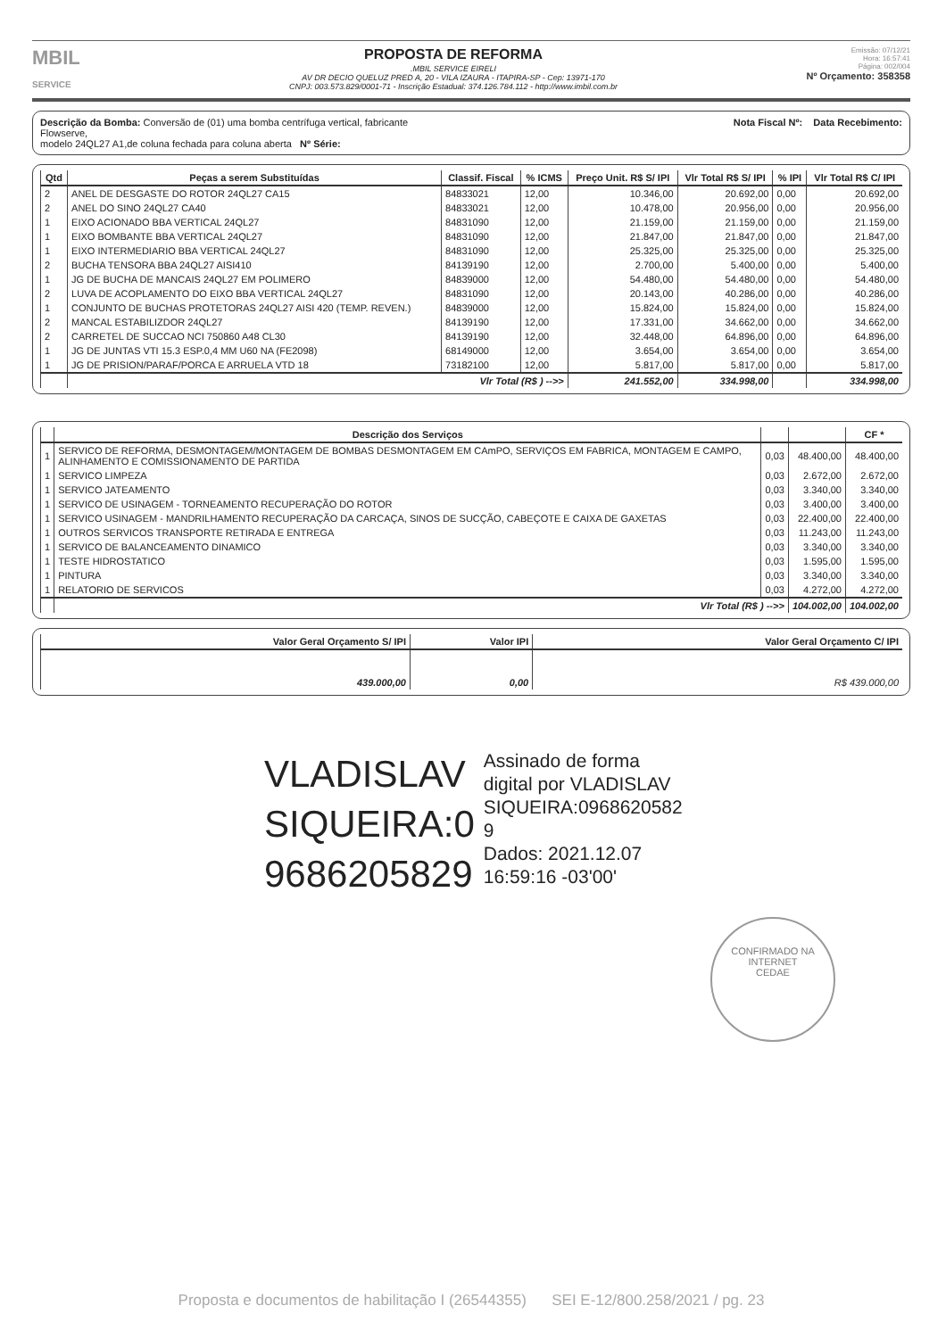MBIL
SERVICE
PROPOSTA DE REFORMA
.MBIL SERVICE EIRELI
AV DR DECIO QUELUZ PRED A, 20 - VILA IZAURA - ITAPIRA-SP - Cep: 13971-170
CNPJ: 003.573.829/0001-71 - Inscrição Estadual: 374.126.784.112 - http://www.imbil.com.br
Emissão: 07/12/21
Hora: 16:57:41
Página: 002/004
Nº Orçamento: 358358
Descrição da Bomba: Conversão de (01) uma bomba centrífuga vertical, fabricante
Flowserve,
modelo 24QL27 A1,de coluna fechada para coluna aberta Nº Série:
Nota Fiscal Nº: Data Recebimento:
| Qtd | Peças a serem Substituídas | Classif. Fiscal | % ICMS | Preço Unit. R$ S/ IPI | Vlr Total R$ S/ IPI | % IPI | Vlr Total R$ C/ IPI |
| --- | --- | --- | --- | --- | --- | --- | --- |
| 2 | ANEL DE DESGASTE DO ROTOR 24QL27 CA15 | 84833021 | 12,00 | 10.346,00 | 20.692,00 | 0,00 | 20.692,00 |
| 2 | ANEL DO SINO 24QL27 CA40 | 84833021 | 12,00 | 10.478,00 | 20.956,00 | 0,00 | 20.956,00 |
| 1 | EIXO ACIONADO BBA VERTICAL 24QL27 | 84831090 | 12,00 | 21.159,00 | 21.159,00 | 0,00 | 21.159,00 |
| 1 | EIXO BOMBANTE BBA VERTICAL 24QL27 | 84831090 | 12,00 | 21.847,00 | 21.847,00 | 0,00 | 21.847,00 |
| 1 | EIXO INTERMEDIARIO BBA VERTICAL 24QL27 | 84831090 | 12,00 | 25.325,00 | 25.325,00 | 0,00 | 25.325,00 |
| 2 | BUCHA TENSORA BBA 24QL27 AISI410 | 84139190 | 12,00 | 2.700,00 | 5.400,00 | 0,00 | 5.400,00 |
| 1 | JG DE BUCHA DE MANCAIS 24QL27 EM POLIMERO | 84839000 | 12,00 | 54.480,00 | 54.480,00 | 0,00 | 54.480,00 |
| 2 | LUVA DE ACOPLAMENTO DO EIXO BBA VERTICAL 24QL27 | 84831090 | 12,00 | 20.143,00 | 40.286,00 | 0,00 | 40.286,00 |
| 1 | CONJUNTO DE BUCHAS PROTETORAS 24QL27 AISI 420 (TEMP. REVEN.) | 84839000 | 12,00 | 15.824,00 | 15.824,00 | 0,00 | 15.824,00 |
| 2 | MANCAL ESTABILIZDOR 24QL27 | 84139190 | 12,00 | 17.331,00 | 34.662,00 | 0,00 | 34.662,00 |
| 2 | CARRETEL DE SUCCAO NCI 750860 A48 CL30 | 84139190 | 12,00 | 32.448,00 | 64.896,00 | 0,00 | 64.896,00 |
| 1 | JG DE JUNTAS VTI 15.3 ESP.0,4 MM U60 NA (FE2098) | 68149000 | 12,00 | 3.654,00 | 3.654,00 | 0,00 | 3.654,00 |
| 1 | JG DE PRISION/PARAF/PORCA E ARRUELA VTD 18 | 73182100 | 12,00 | 5.817,00 | 5.817,00 | 0,00 | 5.817,00 |
| | Vlr Total (R$ ) -->> | | | 241.552,00 | 334.998,00 | | 334.998,00 |
| | Descrição dos Serviços | | | CF * |
| --- | --- | --- | --- | --- |
| 1 | SERVICO DE REFORMA, DESMONTAGEM/MONTAGEM DE BOMBAS DESMONTAGEM EM CAmPO, SERVIÇOS EM FABRICA, MONTAGEM E CAMPO, ALINHAMENTO E COMISSIONAMENTO DE PARTIDA | 0,03 | 48.400,00 | 48.400,00 |
| 1 | SERVICO LIMPEZA | 0,03 | 2.672,00 | 2.672,00 |
| 1 | SERVICO JATEAMENTO | 0,03 | 3.340,00 | 3.340,00 |
| 1 | SERVICO DE USINAGEM - TORNEAMENTO RECUPERAÇÃO DO ROTOR | 0,03 | 3.400,00 | 3.400,00 |
| 1 | SERVICO USINAGEM - MANDRILHAMENTO RECUPERAÇÃO DA CARCAÇA, SINOS DE SUCÇÃO, CABEÇOTE E CAIXA DE GAXETAS | 0,03 | 22.400,00 | 22.400,00 |
| 1 | OUTROS SERVICOS TRANSPORTE RETIRADA E ENTREGA | 0,03 | 11.243,00 | 11.243,00 |
| 1 | SERVICO DE BALANCEAMENTO DINAMICO | 0,03 | 3.340,00 | 3.340,00 |
| 1 | TESTE HIDROSTATICO | 0,03 | 1.595,00 | 1.595,00 |
| 1 | PINTURA | 0,03 | 3.340,00 | 3.340,00 |
| 1 | RELATORIO DE SERVICOS | 0,03 | 4.272,00 | 4.272,00 |
| | Vlr Total (R$ ) -->> | | 104.002,00 | 104.002,00 |
| Valor Geral Orçamento S/ IPI | Valor IPI | Valor Geral Orçamento C/ IPI |
| --- | --- | --- |
| 439.000,00 | 0,00 | R$ 439.000,00 |
VLADISLAV
SIQUEIRA:0
9686205829
Assinado de forma
digital por VLADISLAV
SIQUEIRA:0968620582
9
Dados: 2021.12.07
16:59:16 -03'00'
CONFIRMADO NA INTERNET
CEDAE
Proposta e documentos de habilitação I (26544355) SEI E-12/800.258/2021 / pg. 23